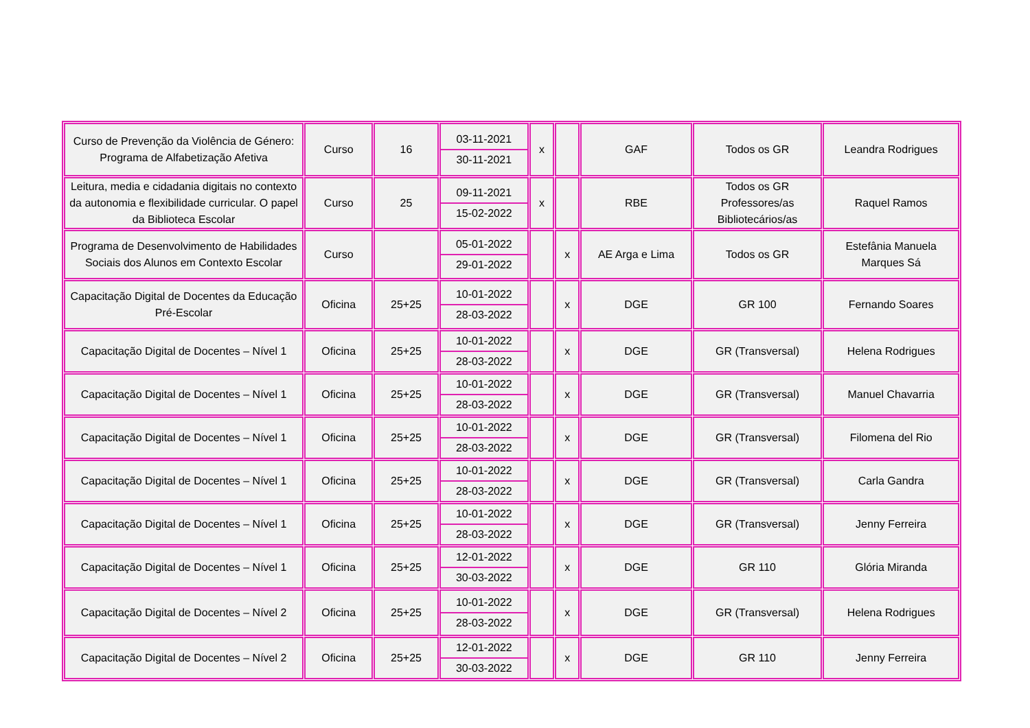| Curso de Prevenção da Violência de Género: Programa de Alfabetização Afetiva | Curso | 16 | 03-11-2021 30-11-2021 | x | | GAF | Todos os GR | Leandra Rodrigues |
| Leitura, media e cidadania digitais no contexto da autonomia e flexibilidade curricular. O papel da Biblioteca Escolar | Curso | 25 | 09-11-2021 15-02-2022 | x | | RBE | Todos os GR Professores/as Bibliotecários/as | Raquel Ramos |
| Programa de Desenvolvimento de Habilidades Sociais dos Alunos em Contexto Escolar | Curso | | 05-01-2022 29-01-2022 | | x | AE Arga e Lima | Todos os GR | Estefânia Manuela Marques Sá |
| Capacitação Digital de Docentes da Educação Pré-Escolar | Oficina | 25+25 | 10-01-2022 28-03-2022 | | x | DGE | GR 100 | Fernando Soares |
| Capacitação Digital de Docentes – Nível 1 | Oficina | 25+25 | 10-01-2022 28-03-2022 | | x | DGE | GR (Transversal) | Helena Rodrigues |
| Capacitação Digital de Docentes – Nível 1 | Oficina | 25+25 | 10-01-2022 28-03-2022 | | x | DGE | GR (Transversal) | Manuel Chavarria |
| Capacitação Digital de Docentes – Nível 1 | Oficina | 25+25 | 10-01-2022 28-03-2022 | | x | DGE | GR (Transversal) | Filomena del Rio |
| Capacitação Digital de Docentes – Nível 1 | Oficina | 25+25 | 10-01-2022 28-03-2022 | | x | DGE | GR (Transversal) | Carla Gandra |
| Capacitação Digital de Docentes – Nível 1 | Oficina | 25+25 | 10-01-2022 28-03-2022 | | x | DGE | GR (Transversal) | Jenny Ferreira |
| Capacitação Digital de Docentes – Nível 1 | Oficina | 25+25 | 12-01-2022 30-03-2022 | | x | DGE | GR 110 | Glória Miranda |
| Capacitação Digital de Docentes – Nível 2 | Oficina | 25+25 | 10-01-2022 28-03-2022 | | x | DGE | GR (Transversal) | Helena Rodrigues |
| Capacitação Digital de Docentes – Nível 2 | Oficina | 25+25 | 12-01-2022 30-03-2022 | | x | DGE | GR 110 | Jenny Ferreira |